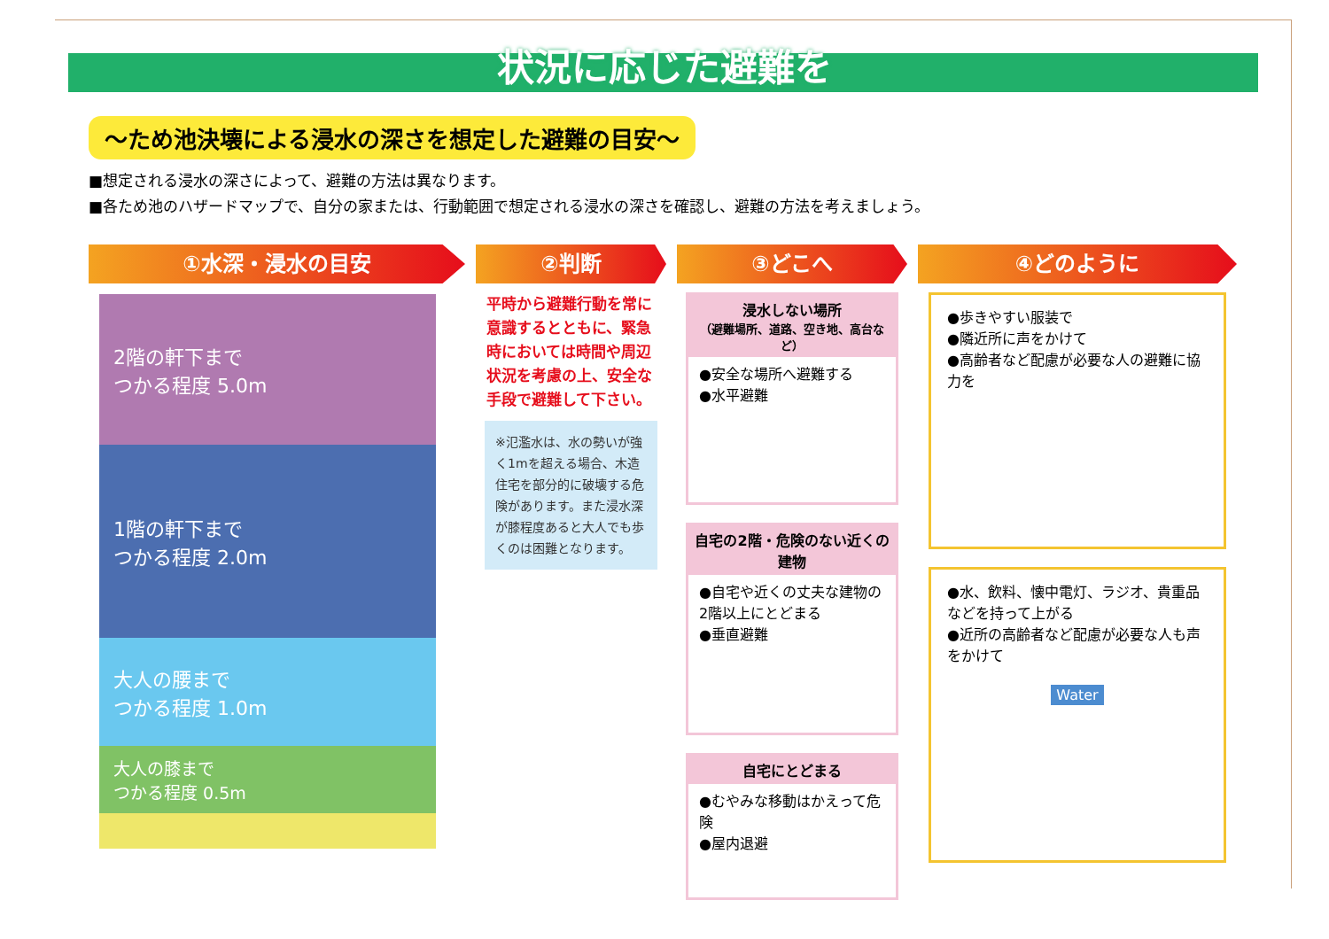状況に応じた避難を
～ため池決壊による浸水の深さを想定した避難の目安～
■想定される浸水の深さによって、避難の方法は異なります。
■各ため池のハザードマップで、自分の家または、行動範囲で想定される浸水の深さを確認し、避難の方法を考えましょう。
①水深・浸水の目安
2階の軒下まで
つかる程度 5.0m
1階の軒下まで
つかる程度 2.0m
大人の腰まで
つかる程度 1.0m
大人の膝まで
つかる程度 0.5m
②判断
平時から避難行動を常に意識するとともに、緊急時においては時間や周辺状況を考慮の上、安全な手段で避難して下さい。
※氾濫水は、水の勢いが強く1mを超える場合、木造住宅を部分的に破壊する危険があります。また浸水深が膝程度あると大人でも歩くのは困難となります。
③どこへ
浸水しない場所
（避難場所、道路、空き地、高台など）
●安全な場所へ避難する
●水平避難
自宅の2階・危険のない近くの建物
●自宅や近くの丈夫な建物の2階以上にとどまる
●垂直避難
自宅にとどまる
●むやみな移動はかえって危険
●屋内退避
④どのように
●歩きやすい服装で
●隣近所に声をかけて
●高齢者など配慮が必要な人の避難に協力を
●水、飲料、懐中電灯、ラジオ、貴重品などを持って上がる
●近所の高齢者など配慮が必要な人も声をかけて
Water